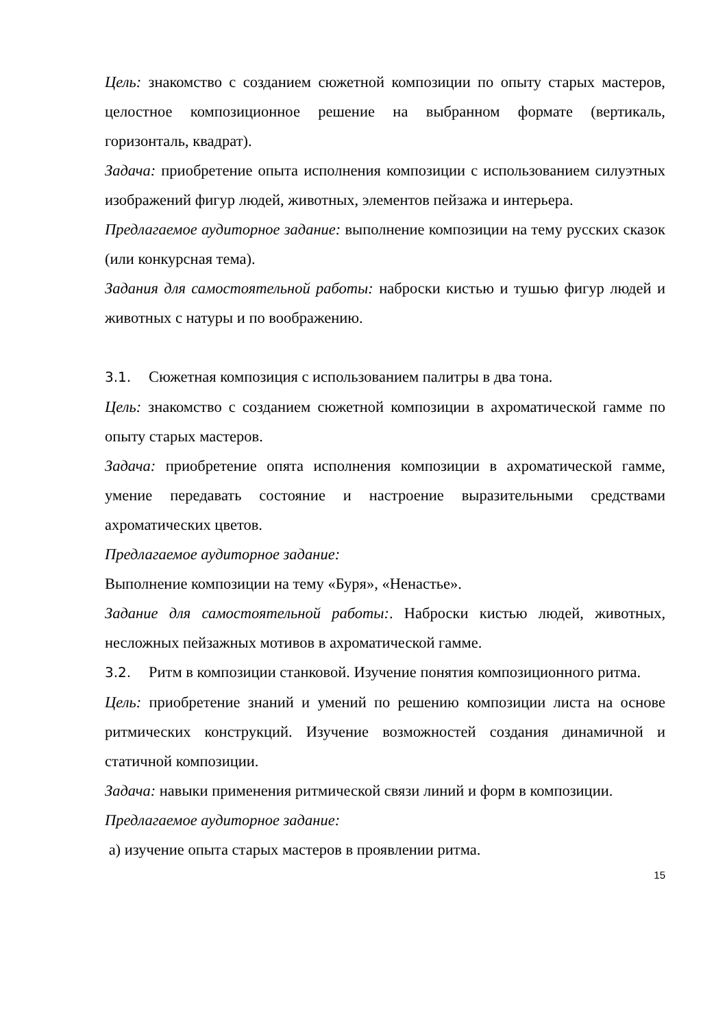Цель: знакомство с созданием сюжетной композиции по опыту старых мастеров, целостное композиционное решение на выбранном формате (вертикаль, горизонталь, квадрат).
Задача: приобретение опыта исполнения композиции с использованием силуэтных изображений фигур людей, животных, элементов пейзажа и интерьера.
Предлагаемое аудиторное задание: выполнение композиции на тему русских сказок (или конкурсная тема).
Задания для самостоятельной работы: наброски кистью и тушью фигур людей и животных с натуры и по воображению.
3.1. Сюжетная композиция с использованием палитры в два тона.
Цель: знакомство с созданием сюжетной композиции в ахроматической гамме по опыту старых мастеров.
Задача: приобретение опята исполнения композиции в ахроматической гамме, умение передавать состояние и настроение выразительными средствами ахроматических цветов.
Предлагаемое аудиторное задание:
Выполнение композиции на тему «Буря», «Ненастье».
Задание для самостоятельной работы:. Наброски кистью людей, животных, несложных пейзажных мотивов в ахроматической гамме.
3.2. Ритм в композиции станковой. Изучение понятия композиционного ритма.
Цель: приобретение знаний и умений по решению композиции листа на основе ритмических конструкций. Изучение возможностей создания динамичной и статичной композиции.
Задача: навыки применения ритмической связи линий и форм в композиции.
Предлагаемое аудиторное задание:
а) изучение опыта старых мастеров в проявлении ритма.
15